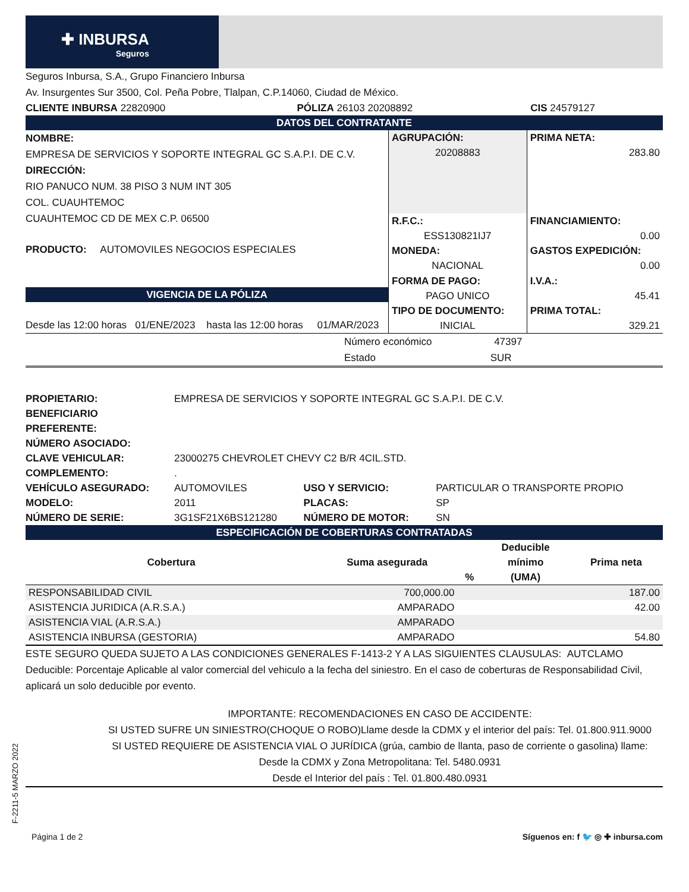F-2211-5 MARZO 2022
✚ INBURSA
Seguros
Seguros Inbursa, S.A., Grupo Financiero Inbursa
Av. Insurgentes Sur 3500, Col. Peña Pobre, Tlalpan, C.P.14060, Ciudad de México.
| CLIENTE INBURSA 22820900 | PÓLIZA 26103 20208892 | CIS 24579127 |
DATOS DEL CONTRATANTE
| NOMBRE: EMPRESA DE SERVICIOS Y SOPORTE INTEGRAL GC S.A.P.I. DE C.V. DIRECCIÓN: RIO PANUCO NUM. 38 PISO 3 NUM INT 305 COL. CUAUHTEMOC CUAUHTEMOC CD DE MEX C.P. 06500 PRODUCTO: AUTOMOVILES NEGOCIOS ESPECIALES VIGENCIA DE LA PÓLIZA Desde las 12:00 horas 01/ENE/2023 hasta las 12:00 horas 01/MAR/2023 | AGRUPACIÓN: 20208883 | PRIMA NETA: 283.80 |
| | R.F.C.: ESS130821IJ7 | FINANCIAMIENTO: 0.00 |
| | MONEDA: NACIONAL | GASTOS EXPEDICIÓN: 0.00 |
| | FORMA DE PAGO: PAGO UNICO | I.V.A.: 45.41 |
| | TIPO DE DOCUMENTO: INICIAL | PRIMA TOTAL: 329.21 |
Número económico 47397
Estado SUR
| PROPIETARIO: | EMPRESA DE SERVICIOS Y SOPORTE INTEGRAL GC S.A.P.I. DE C.V. | | |
| BENEFICIARIO PREFERENTE: | | | |
| NÚMERO ASOCIADO: | | | |
| CLAVE VEHICULAR: | 23000275 CHEVROLET CHEVY C2 B/R 4CIL.STD. | | |
| COMPLEMENTO: | . | | |
| VEHÍCULO ASEGURADO: | AUTOMOVILES | USO Y SERVICIO: | PARTICULAR O TRANSPORTE PROPIO |
| MODELO: | 2011 | PLACAS: | SP |
| NÚMERO DE SERIE: | 3G1SF21X6BS121280 | NÚMERO DE MOTOR: | SN |
ESPECIFICACIÓN DE COBERTURAS CONTRATADAS
| Cobertura | Suma asegurada | % | Deducible mínimo (UMA) | Prima neta |
| --- | --- | --- | --- | --- |
| RESPONSABILIDAD CIVIL | 700,000.00 | | | 187.00 |
| ASISTENCIA JURIDICA (A.R.S.A.) | AMPARADO | | | 42.00 |
| ASISTENCIA VIAL (A.R.S.A.) | AMPARADO | | | |
| ASISTENCIA INBURSA (GESTORIA) | AMPARADO | | | 54.80 |
ESTE SEGURO QUEDA SUJETO A LAS CONDICIONES GENERALES F-1413-2 Y A LAS SIGUIENTES CLAUSULAS: AUTCLAMO
Deducible: Porcentaje Aplicable al valor comercial del vehiculo a la fecha del siniestro. En el caso de coberturas de Responsabilidad Civil, aplicará un solo deducible por evento.
IMPORTANTE: RECOMENDACIONES EN CASO DE ACCIDENTE:
SI USTED SUFRE UN SINIESTRO(CHOQUE O ROBO)Llame desde la CDMX y el interior del país: Tel. 01.800.911.9000
SI USTED REQUIERE DE ASISTENCIA VIAL O JURÍDICA (grúa, cambio de llanta, paso de corriente o gasolina) llame:
Desde la CDMX y Zona Metropolitana: Tel. 5480.0931
Desde el Interior del país : Tel. 01.800.480.0931
Página 1 de 2 Síguenos en: f 🐦 ◎ ✚ inbursa.com